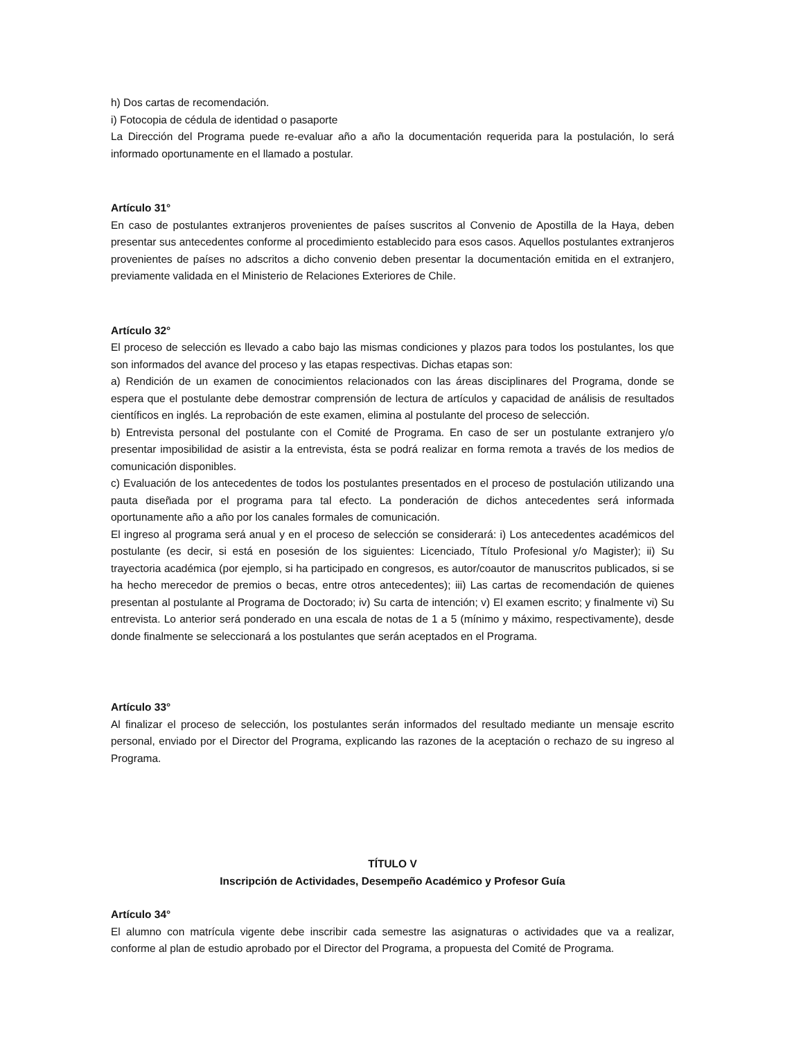h) Dos cartas de recomendación.
i) Fotocopia de cédula de identidad o pasaporte
La Dirección del Programa puede re-evaluar año a año la documentación requerida para la postulación, lo será informado oportunamente en el llamado a postular.
Artículo 31°
En caso de postulantes extranjeros provenientes de países suscritos al Convenio de Apostilla de la Haya, deben presentar sus antecedentes conforme al procedimiento establecido para esos casos. Aquellos postulantes extranjeros provenientes de países no adscritos a dicho convenio deben presentar la documentación emitida en el extranjero, previamente validada en el Ministerio de Relaciones Exteriores de Chile.
Artículo 32°
El proceso de selección es llevado a cabo bajo las mismas condiciones y plazos para todos los postulantes, los que son informados del avance del proceso y las etapas respectivas. Dichas etapas son:
a) Rendición de un examen de conocimientos relacionados con las áreas disciplinares del Programa, donde se espera que el postulante debe demostrar comprensión de lectura de artículos y capacidad de análisis de resultados científicos en inglés. La reprobación de este examen, elimina al postulante del proceso de selección.
b) Entrevista personal del postulante con el Comité de Programa. En caso de ser un postulante extranjero y/o presentar imposibilidad de asistir a la entrevista, ésta se podrá realizar en forma remota a través de los medios de comunicación disponibles.
c) Evaluación de los antecedentes de todos los postulantes presentados en el proceso de postulación utilizando una pauta diseñada por el programa para tal efecto. La ponderación de dichos antecedentes será informada oportunamente año a año por los canales formales de comunicación.
El ingreso al programa será anual y en el proceso de selección se considerará: i) Los antecedentes académicos del postulante (es decir, si está en posesión de los siguientes: Licenciado, Título Profesional y/o Magister); ii) Su trayectoria académica (por ejemplo, si ha participado en congresos, es autor/coautor de manuscritos publicados, si se ha hecho merecedor de premios o becas, entre otros antecedentes); iii) Las cartas de recomendación de quienes presentan al postulante al Programa de Doctorado; iv) Su carta de intención; v) El examen escrito; y finalmente vi) Su entrevista. Lo anterior será ponderado en una escala de notas de 1 a 5 (mínimo y máximo, respectivamente), desde donde finalmente se seleccionará a los postulantes que serán aceptados en el Programa.
Artículo 33°
Al finalizar el proceso de selección, los postulantes serán informados del resultado mediante un mensaje escrito personal, enviado por el Director del Programa, explicando las razones de la aceptación o rechazo de su ingreso al Programa.
TÍTULO V
Inscripción de Actividades, Desempeño Académico y Profesor Guía
Artículo 34°
El alumno con matrícula vigente debe inscribir cada semestre las asignaturas o actividades que va a realizar, conforme al plan de estudio aprobado por el Director del Programa, a propuesta del Comité de Programa.